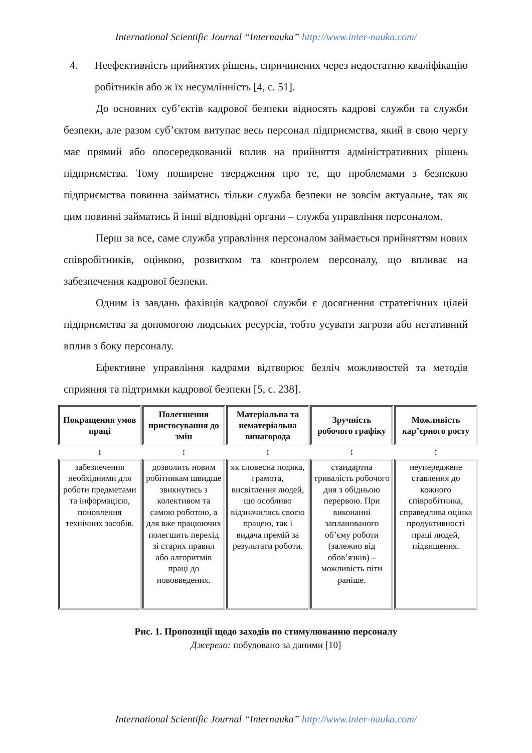International Scientific Journal “Internauka” http://www.inter-nauka.com/
4. Неефективність прийнятих рішень, спричинених через недостатню кваліфікацію робітників або ж їх несумлінність [4, с. 51].
До основних суб’єктів кадрової безпеки відносять кадрові служби та служби безпеки, але разом суб’єктом витупає весь персонал підприємства, який в свою чергу має прямий або опосередкований вплив на прийняття адміністративних рішень підприємства. Тому поширене твердження про те, що проблемами з безпекою підприємства повинна займатись тільки служба безпеки не зовсім актуальне, так як цим повинні займатись й інші відповідні органи – служба управління персоналом.
Перш за все, саме служба управління персоналом займається прийняттям нових співробітників, оцінкою, розвитком та контролем персоналу, що впливає на забезпечення кадрової безпеки.
Одним із завдань фахівців кадрової служби є досягнення стратегічних цілей підприємства за допомогою людських ресурсів, тобто усувати загрози або негативний вплив з боку персоналу.
Ефективне управління кадрами відтворює безліч можливостей та методів сприяння та підтримки кадрової безпеки [5, с. 238].
| Покращення умов праці | Полегшення пристосування до змін | Матеріальна та нематеріальна винагорода | Зручність робочого графіку | Можливість кар’єрного росту |
| --- | --- | --- | --- | --- |
| ↕ | ↕ | ↕ | ↕ | ↕ |
| забезпечення необхідними для роботи предметами та інформацією, поновлення технічних засобів. | дозволить новим робітникам швидше звикнутись з колективом та самою роботою, а для вже працюючих полегшить перехід зі старих правил або алгоритмів праці до нововведених. | як словесна подяка, грамота, висвітлення людей, що особливо відзначились своєю працею, так і видача премій за результати роботи. | стандартна тривалість робочого дня з обідньою перервою. При виконанні запланованого об’єму роботи (залежно від обов’язків) – можливість піти раніше. | неупереджене ставлення до кожного співробітника, справедлива оцінка продуктивності праці людей, підвищення. |
Рис. 1. Пропозиції щодо заходів по стимулюванню персоналу
Джерело: побудовано за даними [10]
International Scientific Journal “Internauka” http://www.inter-nauka.com/